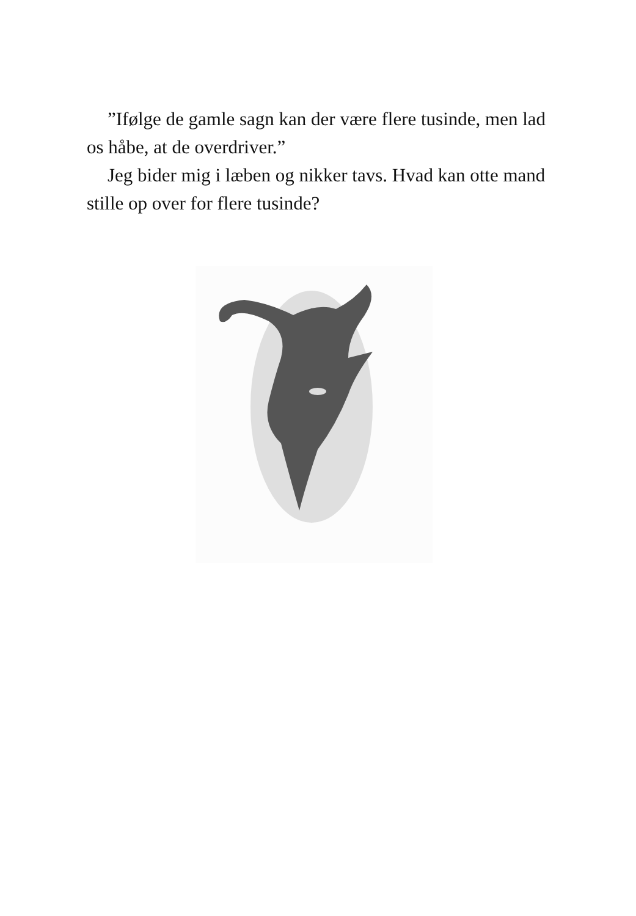”Ifølge de gamle sagn kan der være flere tusinde, men lad os håbe, at de overdriver.”
Jeg bider mig i læben og nikker tavs. Hvad kan otte mand stille op over for flere tusinde?